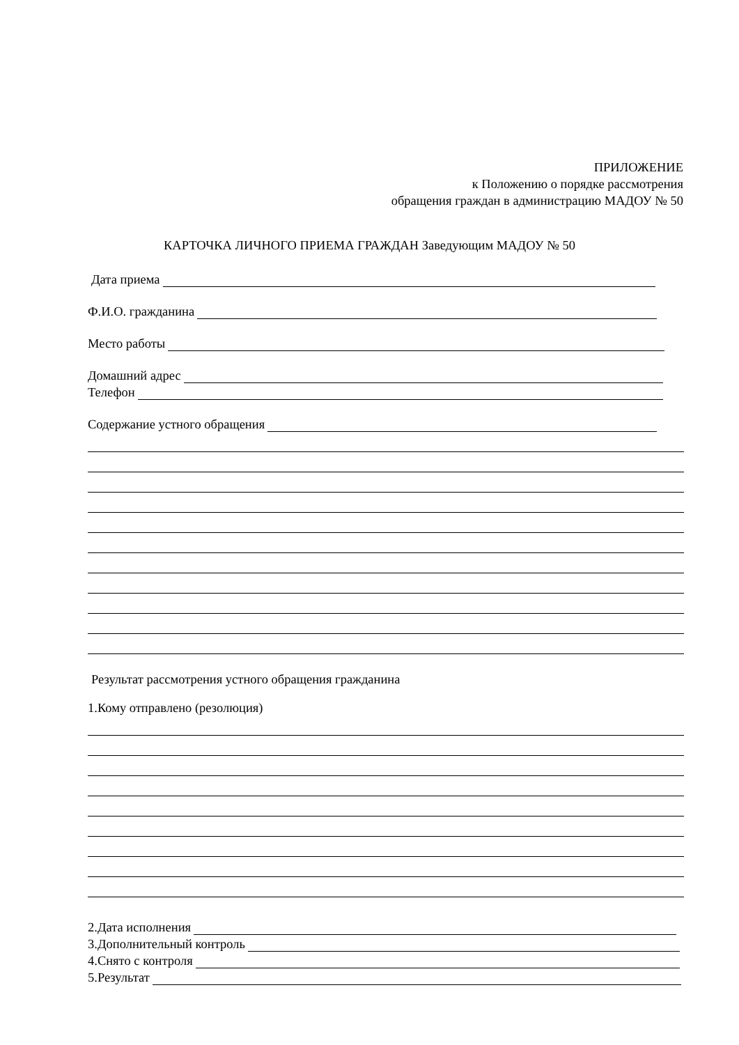ПРИЛОЖЕНИЕ
к Положению о порядке рассмотрения
обращения граждан в администрацию МАДОУ № 50
КАРТОЧКА ЛИЧНОГО ПРИЕМА ГРАЖДАН Заведующим МАДОУ № 50
Дата приема
Ф.И.О. гражданина
Место работы
Домашний адрес
Телефон
Содержание устного обращения
Результат рассмотрения устного обращения гражданина
1.Кому отправлено (резолюция)
2.Дата исполнения
3.Дополнительный контроль
4.Снято с контроля
5.Результат